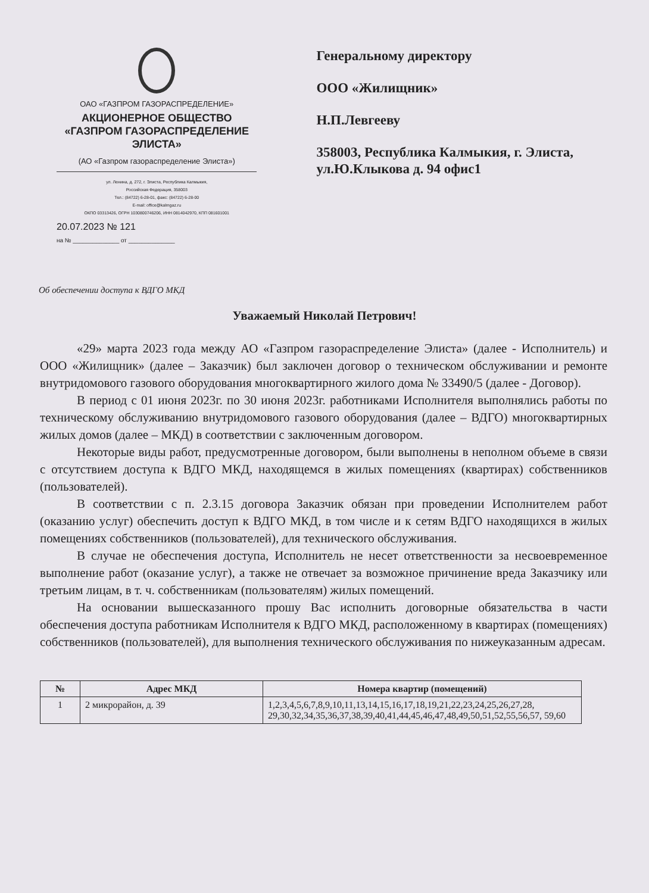ОАО «ГАЗПРОМ ГАЗОРАСПРЕДЕЛЕНИЕ»
АКЦИОНЕРНОЕ ОБЩЕСТВО
«ГАЗПРОМ ГАЗОРАСПРЕДЕЛЕНИЕ
ЭЛИСТА»
(АО «Газпром газораспределение Элиста»)
ул. Ленина, д. 272, г. Элиста, Республика Калмыкия,
Российская Федерация, 358003
Тел.: (84722) 6-28-01, факс: (84722) 6-28-00
E-mail: office@kalmgaz.ru
ОКПО 03313426, ОГРН 1030800746206, ИНН 0814042970, КПП 081601001
20.07.2023 № 121
на № ______________ от ______________
Генеральному директору
ООО «Жилищник»
Н.П.Левгееву
358003, Республика Калмыкия, г. Элиста, ул.Ю.Клыкова д. 94 офис1
Об обеспечении доступа к ВДГО МКД
Уважаемый Николай Петрович!
«29» марта 2023 года между АО «Газпром газораспределение Элиста» (далее - Исполнитель) и ООО «Жилищник» (далее – Заказчик) был заключен договор о техническом обслуживании и ремонте внутридомового газового оборудования многоквартирного жилого дома № 33490/5 (далее - Договор).
В период с 01 июня 2023г. по 30 июня 2023г. работниками Исполнителя выполнялись работы по техническому обслуживанию внутридомового газового оборудования (далее – ВДГО) многоквартирных жилых домов (далее – МКД) в соответствии с заключенным договором.
Некоторые виды работ, предусмотренные договором, были выполнены в неполном объеме в связи с отсутствием доступа к ВДГО МКД, находящемся в жилых помещениях (квартирах) собственников (пользователей).
В соответствии с п. 2.3.15 договора Заказчик обязан при проведении Исполнителем работ (оказанию услуг) обеспечить доступ к ВДГО МКД, в том числе и к сетям ВДГО находящихся в жилых помещениях собственников (пользователей), для технического обслуживания.
В случае не обеспечения доступа, Исполнитель не несет ответственности за несвоевременное выполнение работ (оказание услуг), а также не отвечает за возможное причинение вреда Заказчику или третьим лицам, в т. ч. собственникам (пользователям) жилых помещений.
На основании вышесказанного прошу Вас исполнить договорные обязательства в части обеспечения доступа работникам Исполнителя к ВДГО МКД, расположенному в квартирах (помещениях) собственников (пользователей), для выполнения технического обслуживания по нижеуказанным адресам.
| № | Адрес МКД | Номера квартир (помещений) |
| --- | --- | --- |
| 1 | 2 микрорайон, д. 39 | 1,2,3,4,5,6,7,8,9,10,11,13,14,15,16,17,18,19,21,22,23,24,25,26,27,28, 29,30,32,34,35,36,37,38,39,40,41,44,45,46,47,48,49,50,51,52,55,56,57, 59,60 |